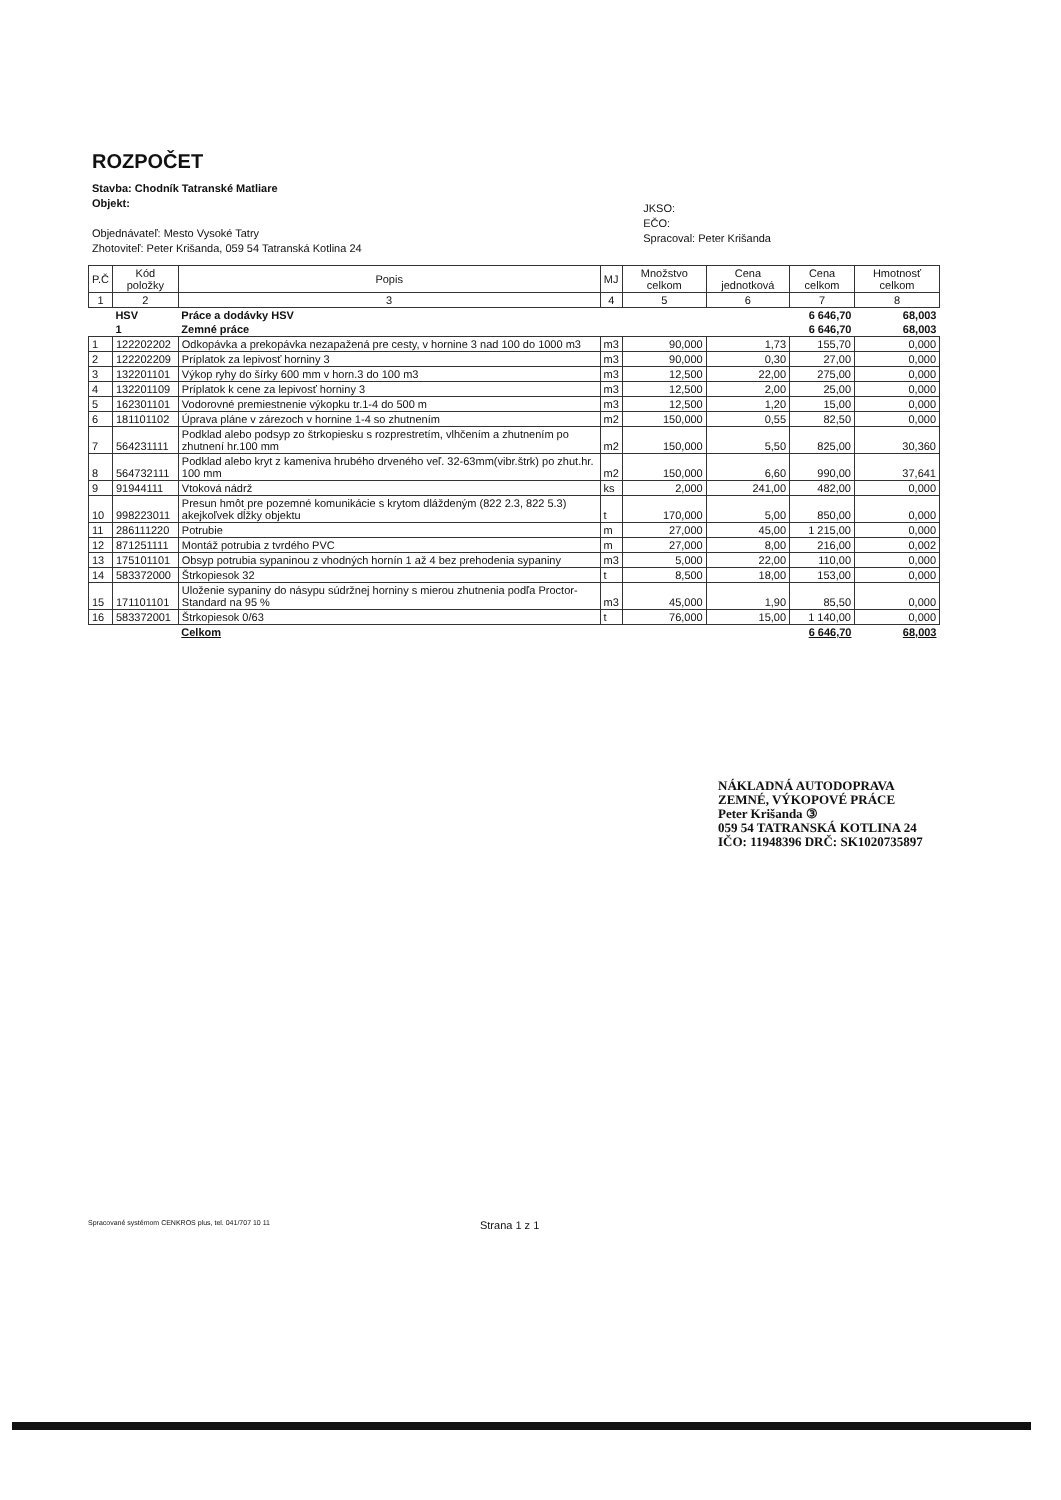ROZPOČET
Stavba: Chodník Tatranské Matliare
Objekt:
Objednávateľ: Mesto Vysoké Tatry
Zhotoviteľ: Peter Krišanda, 059 54 Tatranská Kotlina 24
JKSO:
EČO:
Spracoval: Peter Krišanda
| P.Č | Kód položky | Popis | MJ | Množstvo celkom | Cena jednotková | Cena celkom | Hmotnosť celkom |
| --- | --- | --- | --- | --- | --- | --- | --- |
| 1 | 2 | 3 | 4 | 5 | 6 | 7 | 8 |
| | HSV | Práce a dodávky HSV | | | | 6 646,70 | 68,003 |
| | 1 | Zemné práce | | | | 6 646,70 | 68,003 |
| 1 | 122202202 | Odkopávka a prekopávka nezapažená pre cesty, v hornine 3 nad 100 do 1000 m3 | m3 | 90,000 | 1,73 | 155,70 | 0,000 |
| 2 | 122202209 | Príplatok za lepivosť horniny 3 | m3 | 90,000 | 0,30 | 27,00 | 0,000 |
| 3 | 132201101 | Výkop ryhy do šírky 600 mm v horn.3 do 100 m3 | m3 | 12,500 | 22,00 | 275,00 | 0,000 |
| 4 | 132201109 | Príplatok k cene za lepivosť horniny 3 | m3 | 12,500 | 2,00 | 25,00 | 0,000 |
| 5 | 162301101 | Vodorovné premiestnenie výkopku tr.1-4 do 500 m | m3 | 12,500 | 1,20 | 15,00 | 0,000 |
| 6 | 181101102 | Úprava pláne v zárezoch v hornine 1-4 so zhutnením | m2 | 150,000 | 0,55 | 82,50 | 0,000 |
| 7 | 564231111 | Podklad alebo podsyp zo štrkopiesku s rozprestretím, vlhčením a zhutnením po zhutnení hr.100 mm | m2 | 150,000 | 5,50 | 825,00 | 30,360 |
| 8 | 564732111 | Podklad alebo kryt z kameniva hrubého drveného veľ. 32-63mm(vibr.štrk) po zhut.hr. 100 mm | m2 | 150,000 | 6,60 | 990,00 | 37,641 |
| 9 | 91944111 | Vtoková nádrž | ks | 2,000 | 241,00 | 482,00 | 0,000 |
| 10 | 998223011 | Presun hmôt pre pozemné komunikácie s krytom dláždeným (822 2.3, 822 5.3) akejkoľvek dĺžky objektu | t | 170,000 | 5,00 | 850,00 | 0,000 |
| 11 | 286111220 | Potrubie | m | 27,000 | 45,00 | 1 215,00 | 0,000 |
| 12 | 871251111 | Montáž potrubia z tvrdého PVC | m | 27,000 | 8,00 | 216,00 | 0,002 |
| 13 | 175101101 | Obsyp potrubia sypaninou z vhodných hornín 1 až 4 bez prehodenia sypaniny | m3 | 5,000 | 22,00 | 110,00 | 0,000 |
| 14 | 583372000 | Štrkopiesok 32 | t | 8,500 | 18,00 | 153,00 | 0,000 |
| 15 | 171101101 | Uloženie sypaniny do násypu súdržnej horniny s mierou zhutnenia podľa Proctor-Standard na 95 % | m3 | 45,000 | 1,90 | 85,50 | 0,000 |
| 16 | 583372001 | Štrkopiesok 0/63 | t | 76,000 | 15,00 | 1 140,00 | 0,000 |
| | | Celkom | | | | 6 646,70 | 68,003 |
NÁKLADNÁ AUTODOPRAVA
ZEMNÉ, VÝKOPOVÉ PRÁCE
Peter Krišanda ③
059 54 TATRANSKÁ KOTLINA 24
IČO: 11948396 DRČ: SK1020735897
Spracované systémom CENKROS plus, tel. 041/707 10 11 Strana 1 z 1